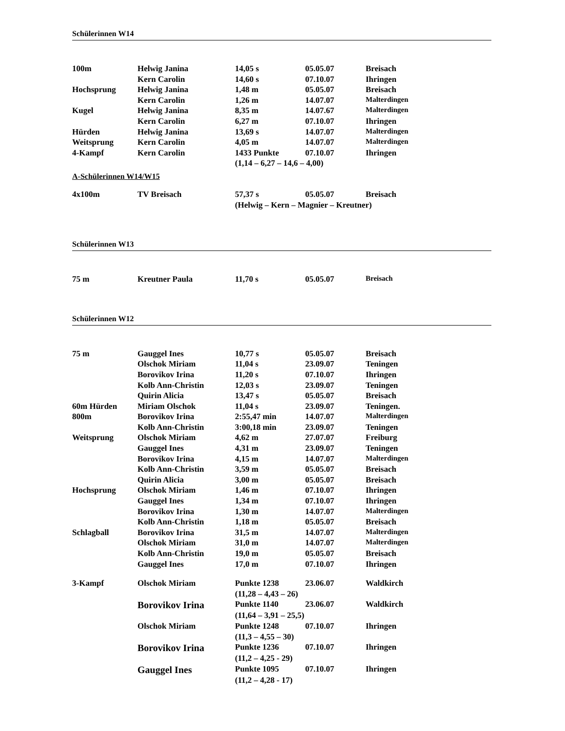Schülerinnen W14
| 100m | Helwig Janina | 14,05 s | 05.05.07 | Breisach |
| | Kern Carolin | 14,60 s | 07.10.07 | Ihringen |
| Hochsprung | Helwig Janina | 1,48 m | 05.05.07 | Breisach |
| | Kern Carolin | 1,26 m | 14.07.07 | Malterdingen |
| Kugel | Helwig Janina | 8,35 m | 14.07.67 | Malterdingen |
| | Kern Carolin | 6,27 m | 07.10.07 | Ihringen |
| Hürden | Helwig Janina | 13,69 s | 14.07.07 | Malterdingen |
| Weitsprung | Kern Carolin | 4,05 m | 14.07.07 | Malterdingen |
| 4-Kampf | Kern Carolin | 1433 Punkte | 07.10.07 | Ihringen |
| | | (1,14 – 6,27 – 14,6 – 4,00) | | |
A-Schülerinnen W14/W15
| 4x100m | TV Breisach | 57,37 s | 05.05.07 | Breisach |
| | | (Helwig – Kern – Magnier – Kreutner) | | |
Schülerinnen W13
| 75 m | Kreutner Paula | 11,70 s | 05.05.07 | Breisach |
Schülerinnen W12
| 75 m | Gauggel Ines | 10,77 s | 05.05.07 | Breisach |
| | Olschok Miriam | 11,04 s | 23.09.07 | Teningen |
| | Borovikov Irina | 11,20 s | 07.10.07 | Ihringen |
| | Kolb Ann-Christin | 12,03 s | 23.09.07 | Teningen |
| | Quirin Alicia | 13,47 s | 05.05.07 | Breisach |
| 60m Hürden | Miriam Olschok | 11,04 s | 23.09.07 | Teningen. |
| 800m | Borovikov Irina | 2:55,47 min | 14.07.07 | Malterdingen |
| | Kolb Ann-Christin | 3:00,18 min | 23.09.07 | Teningen |
| Weitsprung | Olschok Miriam | 4,62 m | 27.07.07 | Freiburg |
| | Gauggel Ines | 4,31 m | 23.09.07 | Teningen |
| | Borovikov Irina | 4,15 m | 14.07.07 | Malterdingen |
| | Kolb Ann-Christin | 3,59 m | 05.05.07 | Breisach |
| | Quirin Alicia | 3,00 m | 05.05.07 | Breisach |
| Hochsprung | Olschok Miriam | 1,46 m | 07.10.07 | Ihringen |
| | Gauggel Ines | 1,34 m | 07.10.07 | Ihringen |
| | Borovikov Irina | 1,30 m | 14.07.07 | Malterdingen |
| | Kolb Ann-Christin | 1,18 m | 05.05.07 | Breisach |
| Schlagball | Borovikov Irina | 31,5 m | 14.07.07 | Malterdingen |
| | Olschok Miriam | 31,0 m | 14.07.07 | Malterdingen |
| | Kolb Ann-Christin | 19,0 m | 05.05.07 | Breisach |
| | Gauggel Ines | 17,0 m | 07.10.07 | Ihringen |
| 3-Kampf | Olschok Miriam | Punkte 1238 | 23.06.07 | Waldkirch |
| | | (11,28 – 4,43 – 26) | | |
| | Borovikov Irina | Punkte 1140 | 23.06.07 | Waldkirch |
| | | (11,64 – 3,91 – 25,5) | | |
| | Olschok Miriam | Punkte 1248 | 07.10.07 | Ihringen |
| | | (11,3 – 4,55 – 30) | | |
| | Borovikov Irina | Punkte 1236 | 07.10.07 | Ihringen |
| | | (11,2 – 4,25 - 29) | | |
| | Gauggel Ines | Punkte 1095 | 07.10.07 | Ihringen |
| | | (11,2 – 4,28 - 17) | | |